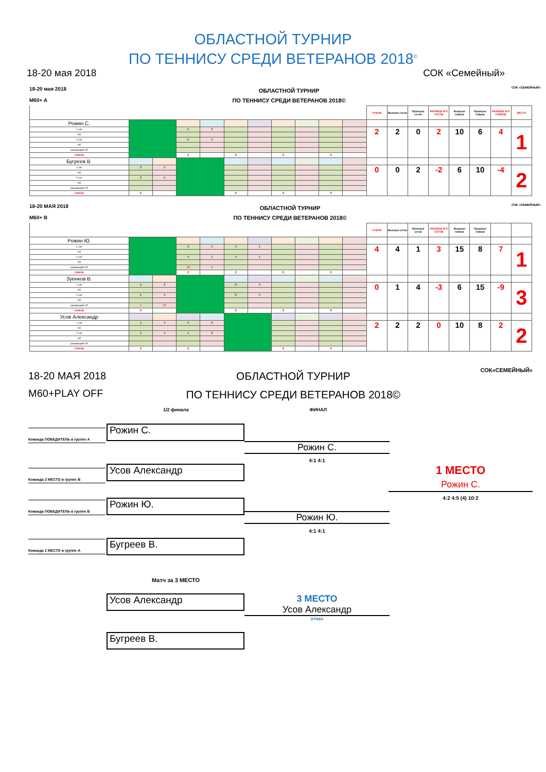ОБЛАСТНОЙ ТУРНИР
ПО ТЕННИСУ СРЕДИ ВЕТЕРАНОВ 2018<sup>©</sup>
18-20 мая 2018 СОК «Семейный»
18-20 мая 2018
M60+ A
ОБЛАСТНОЙ ТУРНИР
ПО ТЕННИСУ СРЕДИ ВЕТЕРАНОВ 2018©
СОК «СЕМЕЙНЫЙ»
| | | | | | | | | | | | ОЧКОВ | Выиграл сетов | Проиграл сетов | РАЗНИЦА В-П СЕТОВ | Выиграл геймов | Проиграл геймов | РАЗНИЦА В-П ГЕЙМОВ | МЕСТО |
| --- | --- | --- | --- | --- | --- | --- | --- | --- | --- | --- | --- | --- | --- | --- | --- | --- | --- | --- |
| Рожин С. | | | | | | | | | | | | | | | | | | |
| 1 сет | | | 5 | 3 | | | | | | | 2 | 2 | 0 | 2 | 10 | 6 | 4 | 1 |
| т/б | | | | | | | | | | | | | | | | | | |
| 2 сет | | | 5 | 3 | | | | | | | | | | | | | | |
| т/б | | | | | | | | | | | | | | | | | | |
| решающий т/б | | | | | | | | | | | | | | | | | | |
| ОЧКОВ | | | 2 | | 0 | | 0 | | 0 | | | | | | | | | |
| Бугреев В. | | | | | | | | | | | | | | | | | | |
| 1 сет | 3 | 5 | | | | | | | | | 0 | 0 | 2 | -2 | 6 | 10 | -4 | 2 |
| т/б | | | | | | | | | | | | | | | | | | |
| 2 сет | 3 | 5 | | | | | | | | | | | | | | | | |
| т/б | | | | | | | | | | | | | | | | | | |
| решающий т/б | | | | | | | | | | | | | | | | | | |
| ОЧКОВ | 0 | | | | 0 | | 0 | | 0 | | | | | | | | | |
18-20 МАЯ 2018
M60+ B
ОБЛАСТНОЙ ТУРНИР
ПО ТЕННИСУ СРЕДИ ВЕТЕРАНОВ 2018©
СОК «СЕМЕЙНЫЙ»
| | | | | | | | | | | | ОЧКОВ | Выиграл сетов | Проиграл сетов | РАЗНИЦА В-П СЕТОВ | Выиграл геймов | Проиграл геймов | | |
| --- | --- | --- | --- | --- | --- | --- | --- | --- | --- | --- | --- | --- | --- | --- | --- | --- | --- | --- |
| Рожин Ю. | | | | | | | | | | | | | | | | | | |
| 1 сет | | | 3 | 5 | 4 | 1 | | | | | 4 | 4 | 1 | 3 | 15 | 8 | 7 | 1 |
| т/б | | | | | | | | | | | | | | | | | | |
| 2 сет | | | 4 | 1 | 4 | 1 | | | | | | | | | | | | |
| т/б | | | | | | | | | | | | | | | | | | |
| решающий т/б | | | 10 | 6 | | | | | | | | | | | | | | |
| ОЧКОВ | | | 2 | | 2 | | 0 | | 0 | | | | | | | | | |
| Зуенков В. | | | | | | | | | | | | | | | | | | |
| 1 сет | 5 | 3 | | | 0 | 4 | | | | | 0 | 1 | 4 | -3 | 6 | 15 | -9 | 3 |
| т/б | | | | | | | | | | | | | | | | | | |
| 2 сет | 1 | 4 | | | 0 | 4 | | | | | | | | | | | | |
| т/б | | | | | | | | | | | | | | | | | | |
| решающий т/б | 4 | 10 | | | | | | | | | | | | | | | | |
| ОЧКОВ | 0 | | | | 0 | | 0 | | 0 | | | | | | | | | |
| Усов Александр | | | | | | | | | | | | | | | | | | |
| 1 сет | 1 | 4 | 4 | 0 | | | | | | | 2 | 2 | 2 | 0 | 10 | 8 | 2 | 2 |
| т/б | | | | | | | | | | | | | | | | | | |
| 2 сет | 1 | 4 | 4 | 0 | | | | | | | | | | | | | | |
| т/б | | | | | | | | | | | | | | | | | | |
| решающий т/б | | | | | | | | | | | | | | | | | | |
| ОЧКОВ | 0 | | 2 | | | | 0 | | 0 | | | | | | | | | |
18-20 МАЯ 2018
M60+PLAY OFF
ОБЛАСТНОЙ ТУРНИР
ПО ТЕННИСУ СРЕДИ ВЕТЕРАНОВ 2018©
СОК«СЕМЕЙНЫЙ»
1/2 финала ФИНАЛ
Команда ПОБЕДИТЕЛЬ в группе A Рожин С.
Рожин С.
4:1 4:1
Команда 2 МЕСТО в группе B Усов Александр
1 МЕСТО
Рожин С.
4:2 4:5 (4) 10:2
Команда ПОБЕДИТЕЛЬ в группе B Рожин Ю.
Рожин Ю.
4:1 4:1
Команда 2 МЕСТО в группе A Бугреев В.
Матч за 3 МЕСТО
Усов Александр
3 МЕСТО
Усов Александр
отказ
Бугреев В.